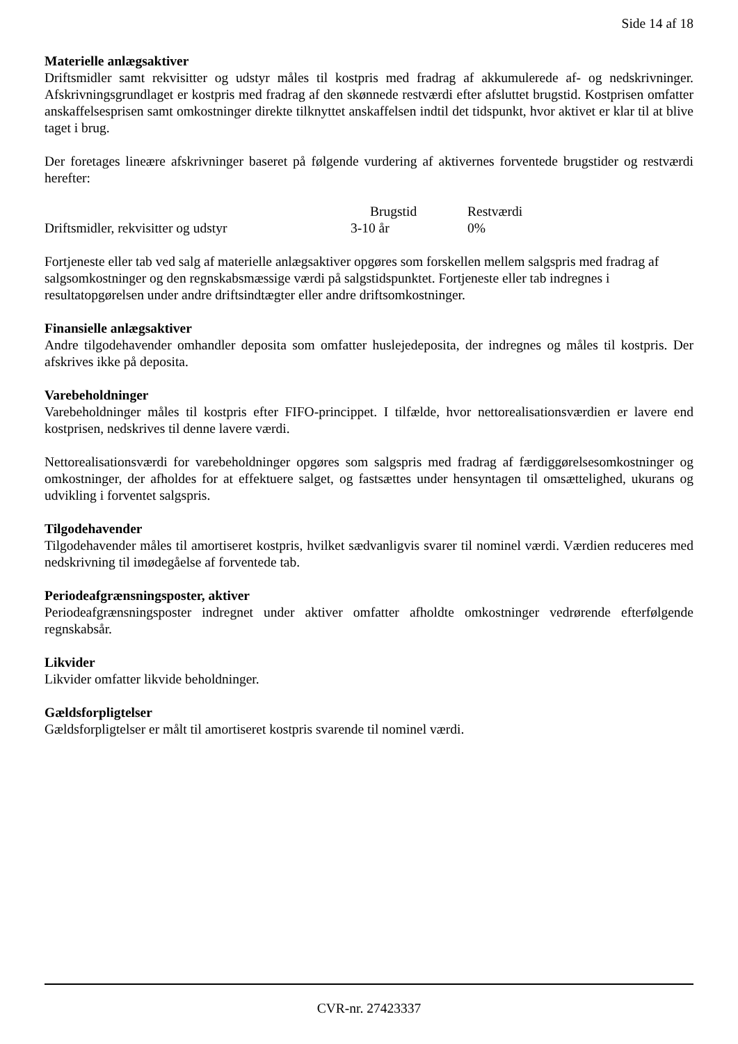Side 14 af 18
Materielle anlægsaktiver
Driftsmidler samt rekvisitter og udstyr måles til kostpris med fradrag af akkumulerede af- og nedskrivninger. Afskrivningsgrundlaget er kostpris med fradrag af den skønnede restværdi efter afsluttet brugstid. Kostprisen omfatter anskaffelsesprisen samt omkostninger direkte tilknyttet anskaffelsen indtil det tidspunkt, hvor aktivet er klar til at blive taget i brug.
Der foretages lineære afskrivninger baseret på følgende vurdering af aktivernes forventede brugstider og restværdi herefter:
| | Brugstid | Restværdi |
| --- | --- | --- |
| Driftsmidler, rekvisitter og udstyr | 3-10 år | 0% |
Fortjeneste eller tab ved salg af materielle anlægsaktiver opgøres som forskellen mellem salgspris med fradrag af salgsomkostninger og den regnskabsmæssige værdi på salgstidspunktet. Fortjeneste eller tab indregnes i resultatopgørelsen under andre driftsindtægter eller andre driftsomkostninger.
Finansielle anlægsaktiver
Andre tilgodehavender omhandler deposita som omfatter huslejedeposita, der indregnes og måles til kostpris. Der afskrives ikke på deposita.
Varebeholdninger
Varebeholdninger måles til kostpris efter FIFO-princippet. I tilfælde, hvor nettorealisationsværdien er lavere end kostprisen, nedskrives til denne lavere værdi.
Nettorealisationsværdi for varebeholdninger opgøres som salgspris med fradrag af færdiggørelsesomkostninger og omkostninger, der afholdes for at effektuere salget, og fastsættes under hensyntagen til omsættelighed, ukurans og udvikling i forventet salgspris.
Tilgodehavender
Tilgodehavender måles til amortiseret kostpris, hvilket sædvanligvis svarer til nominel værdi. Værdien reduceres med nedskrivning til imødegåelse af forventede tab.
Periodeafgrænsningsposter, aktiver
Periodeafgrænsningsposter indregnet under aktiver omfatter afholdte omkostninger vedrørende efterfølgende regnskabsår.
Likvider
Likvider omfatter likvide beholdninger.
Gældsforpligtelser
Gældsforpligtelser er målt til amortiseret kostpris svarende til nominel værdi.
CVR-nr. 27423337